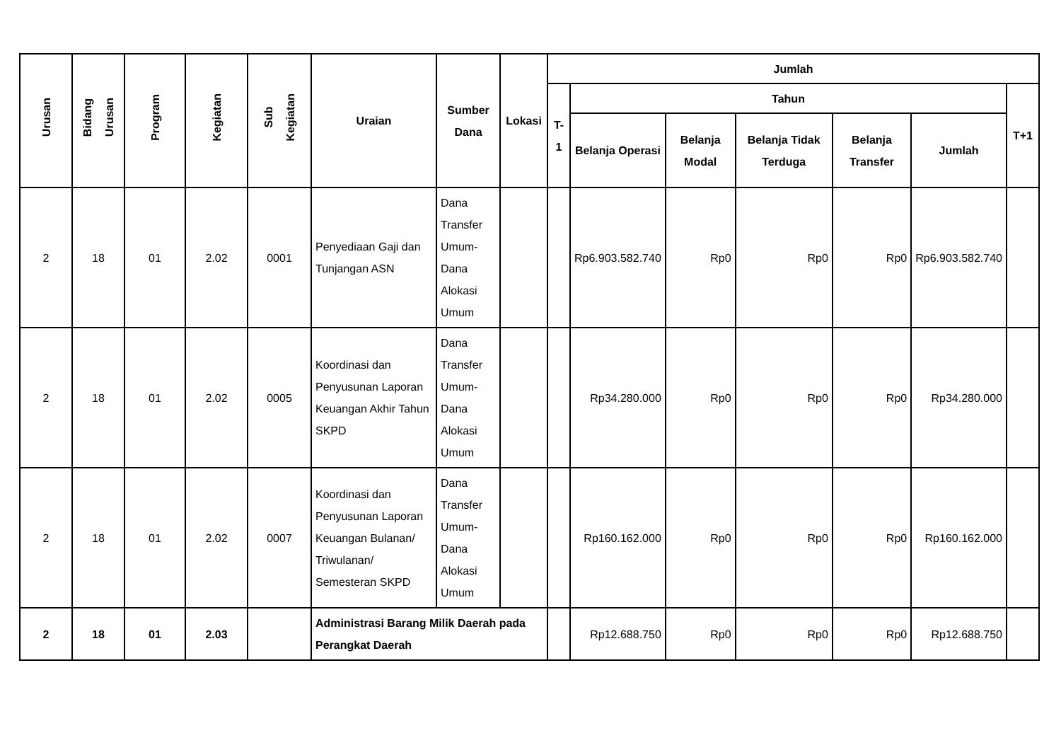| Urusan | Bidang Urusan | Program | Kegiatan | Sub Kegiatan | Uraian | Sumber Dana | Lokasi | Jumlah | | | | | | |
| --- | --- | --- | --- | --- | --- | --- | --- | --- | --- | --- | --- | --- | --- | --- |
| | | | | | | | | T-1 | Tahun | | | | | T+1 |
| | | | | | | | | | Belanja Operasi | Belanja Modal | Belanja Tidak Terduga | Belanja Transfer | Jumlah | |
| 2 | 18 | 01 | 2.02 | 0001 | Penyediaan Gaji dan Tunjangan ASN | Dana Transfer Umum-Dana Alokasi Umum | | | Rp6.903.582.740 | Rp0 | Rp0 | Rp0 | Rp6.903.582.740 | |
| 2 | 18 | 01 | 2.02 | 0005 | Koordinasi dan Penyusunan Laporan Keuangan Akhir Tahun SKPD | Dana Transfer Umum-Dana Alokasi Umum | | | Rp34.280.000 | Rp0 | Rp0 | Rp0 | Rp34.280.000 | |
| 2 | 18 | 01 | 2.02 | 0007 | Koordinasi dan Penyusunan Laporan Keuangan Bulanan/ Triwulanan/ Semesteran SKPD | Dana Transfer Umum-Dana Alokasi Umum | | | Rp160.162.000 | Rp0 | Rp0 | Rp0 | Rp160.162.000 | |
| 2 | 18 | 01 | 2.03 | | Administrasi Barang Milik Daerah pada Perangkat Daerah | | | | Rp12.688.750 | Rp0 | Rp0 | Rp0 | Rp12.688.750 | |